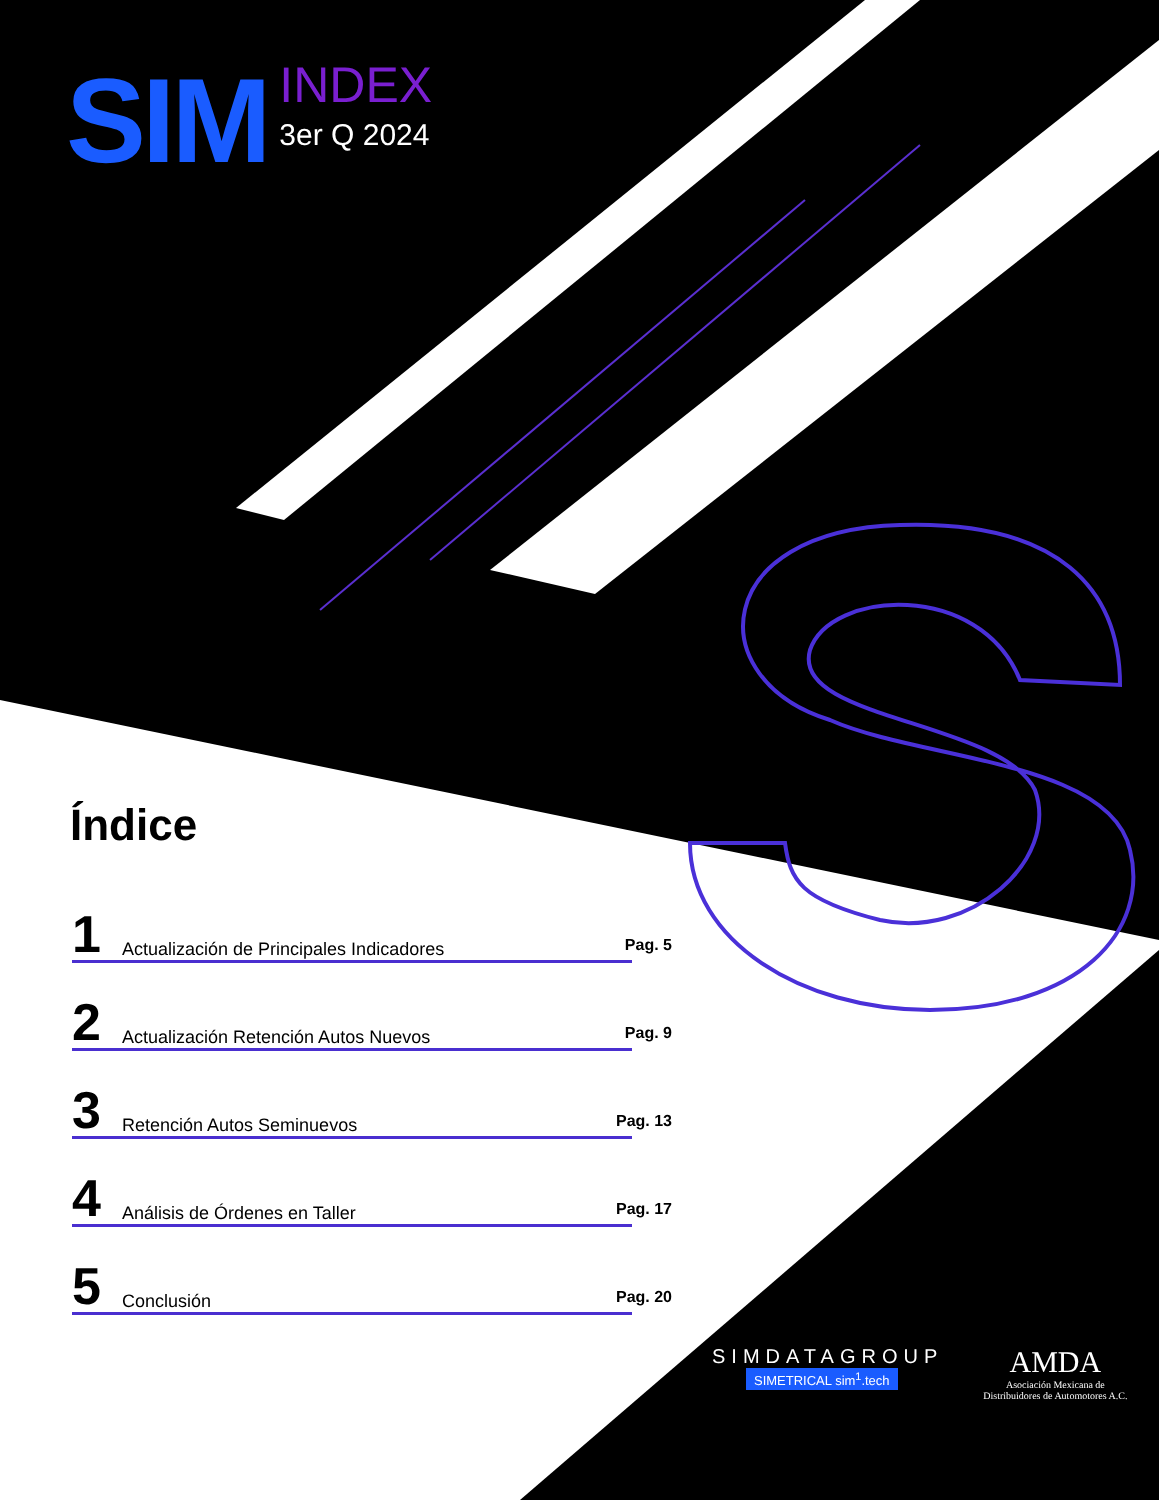SIM
INDEX
3er Q 2024
Índice
1 Actualización de Principales Indicadores Pag. 5
2 Actualización Retención Autos Nuevos Pag. 9
3 Retención Autos Seminuevos Pag. 13
4 Análisis de Órdenes en Taller Pag. 17
5 Conclusión Pag. 20
SIMDATAGROUP
SIMETRICAL sim<sup>1</sup>.tech
AMDA
Asociación Mexicana de
Distribuidores de Automotores A.C.